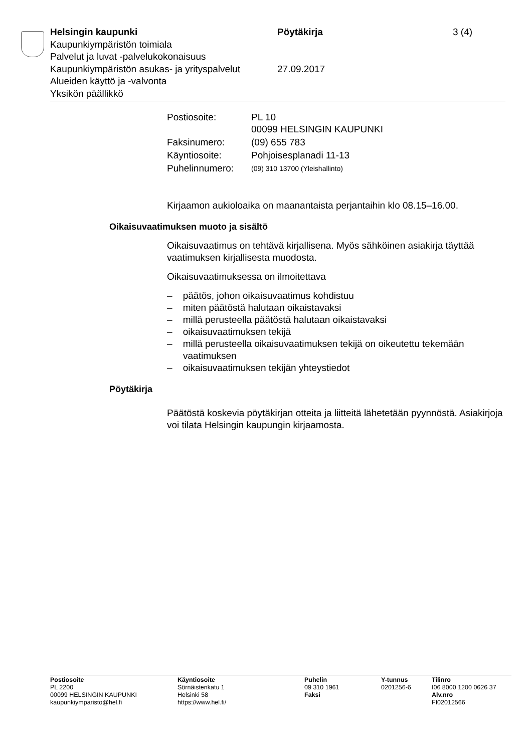Helsingin kaupunki Pöytäkirja 3 (4)
Kaupunkiympäristön toimiala
Palvelut ja luvat -palvelukokonaisuus
Kaupunkiympäristön asukas- ja yrityspalvelut
27.09.2017
Alueiden käyttö ja -valvonta
Yksikön päällikkö
| Postiosoite: | PL 10 00099 HELSINGIN KAUPUNKI |
| Faksinumero: | (09) 655 783 |
| Käyntiosoite: | Pohjoisesplanadi 11-13 |
| Puhelinnumero: | (09) 310 13700 (Yleishallinto) |
Kirjaamon aukioloaika on maanantaista perjantaihin klo 08.15–16.00.
Oikaisuvaatimuksen muoto ja sisältö
Oikaisuvaatimus on tehtävä kirjallisena. Myös sähköinen asiakirja täyttää vaatimuksen kirjallisesta muodosta.
Oikaisuvaatimuksessa on ilmoitettava
– päätös, johon oikaisuvaatimus kohdistuu
– miten päätöstä halutaan oikaistavaksi
– millä perusteella päätöstä halutaan oikaistavaksi
– oikaisuvaatimuksen tekijä
– millä perusteella oikaisuvaatimuksen tekijä on oikeutettu tekemään vaatimuksen
– oikaisuvaatimuksen tekijän yhteystiedot
Pöytäkirja
Päätöstä koskevia pöytäkirjan otteita ja liitteitä lähetetään pyynnöstä. Asiakirjoja voi tilata Helsingin kaupungin kirjaamosta.
Postiosoite
PL 2200
00099 HELSINGIN KAUPUNKI
kaupunkiymparisto@hel.fi
Käyntiosoite
Sörnäistenkatu 1
Helsinki 58
https://www.hel.fi/
Puhelin
09 310 1961
Faksi
Y-tunnus
0201256-6
Tilinro
I06 8000 1200 0626 37
Alv.nro
FI02012566